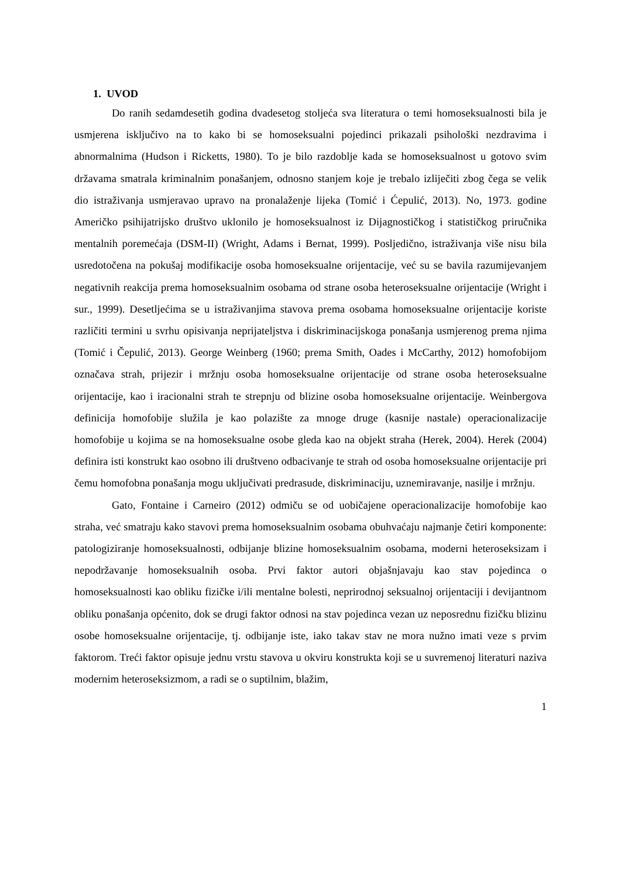1. UVOD
Do ranih sedamdesetih godina dvadesetog stoljeća sva literatura o temi homoseksualnosti bila je usmjerena isključivo na to kako bi se homoseksualni pojedinci prikazali psihološki nezdravima i abnormalnima (Hudson i Ricketts, 1980). To je bilo razdoblje kada se homoseksualnost u gotovo svim državama smatrala kriminalnim ponašanjem, odnosno stanjem koje je trebalo izliječiti zbog čega se velik dio istraživanja usmjeravao upravo na pronalaženje lijeka (Tomić i Ćepulić, 2013). No, 1973. godine Američko psihijatrijsko društvo uklonilo je homoseksualnost iz Dijagnostičkog i statističkog priručnika mentalnih poremećaja (DSM-II) (Wright, Adams i Bernat, 1999). Posljedično, istraživanja više nisu bila usredotočena na pokušaj modifikacije osoba homoseksualne orijentacije, već su se bavila razumijevanjem negativnih reakcija prema homoseksualnim osobama od strane osoba heteroseksualne orijentacije (Wright i sur., 1999). Desetljećima se u istraživanjima stavova prema osobama homoseksualne orijentacije koriste različiti termini u svrhu opisivanja neprijateljstva i diskriminacijskoga ponašanja usmjerenog prema njima (Tomić i Čepulić, 2013). George Weinberg (1960; prema Smith, Oades i McCarthy, 2012) homofobijom označava strah, prijezir i mržnju osoba homoseksualne orijentacije od strane osoba heteroseksualne orijentacije, kao i iracionalni strah te strepnju od blizine osoba homoseksualne orijentacije. Weinbergova definicija homofobije služila je kao polazište za mnoge druge (kasnije nastale) operacionalizacije homofobije u kojima se na homoseksualne osobe gleda kao na objekt straha (Herek, 2004). Herek (2004) definira isti konstrukt kao osobno ili društveno odbacivanje te strah od osoba homoseksualne orijentacije pri čemu homofobna ponašanja mogu uključivati predrasude, diskriminaciju, uznemiravanje, nasilje i mržnju.
Gato, Fontaine i Carneiro (2012) odmiču se od uobičajene operacionalizacije homofobije kao straha, već smatraju kako stavovi prema homoseksualnim osobama obuhvaćaju najmanje četiri komponente: patologiziranje homoseksualnosti, odbijanje blizine homoseksualnim osobama, moderni heteroseksizam i nepodržavanje homoseksualnih osoba. Prvi faktor autori objašnjavaju kao stav pojedinca o homoseksualnosti kao obliku fizičke i/ili mentalne bolesti, neprirodnoj seksualnoj orijentaciji i devijantnom obliku ponašanja općenito, dok se drugi faktor odnosi na stav pojedinca vezan uz neposrednu fizičku blizinu osobe homoseksualne orijentacije, tj. odbijanje iste, iako takav stav ne mora nužno imati veze s prvim faktorom. Treći faktor opisuje jednu vrstu stavova u okviru konstrukta koji se u suvremenoj literaturi naziva modernim heteroseksizmom, a radi se o suptilnim, blažim,
1